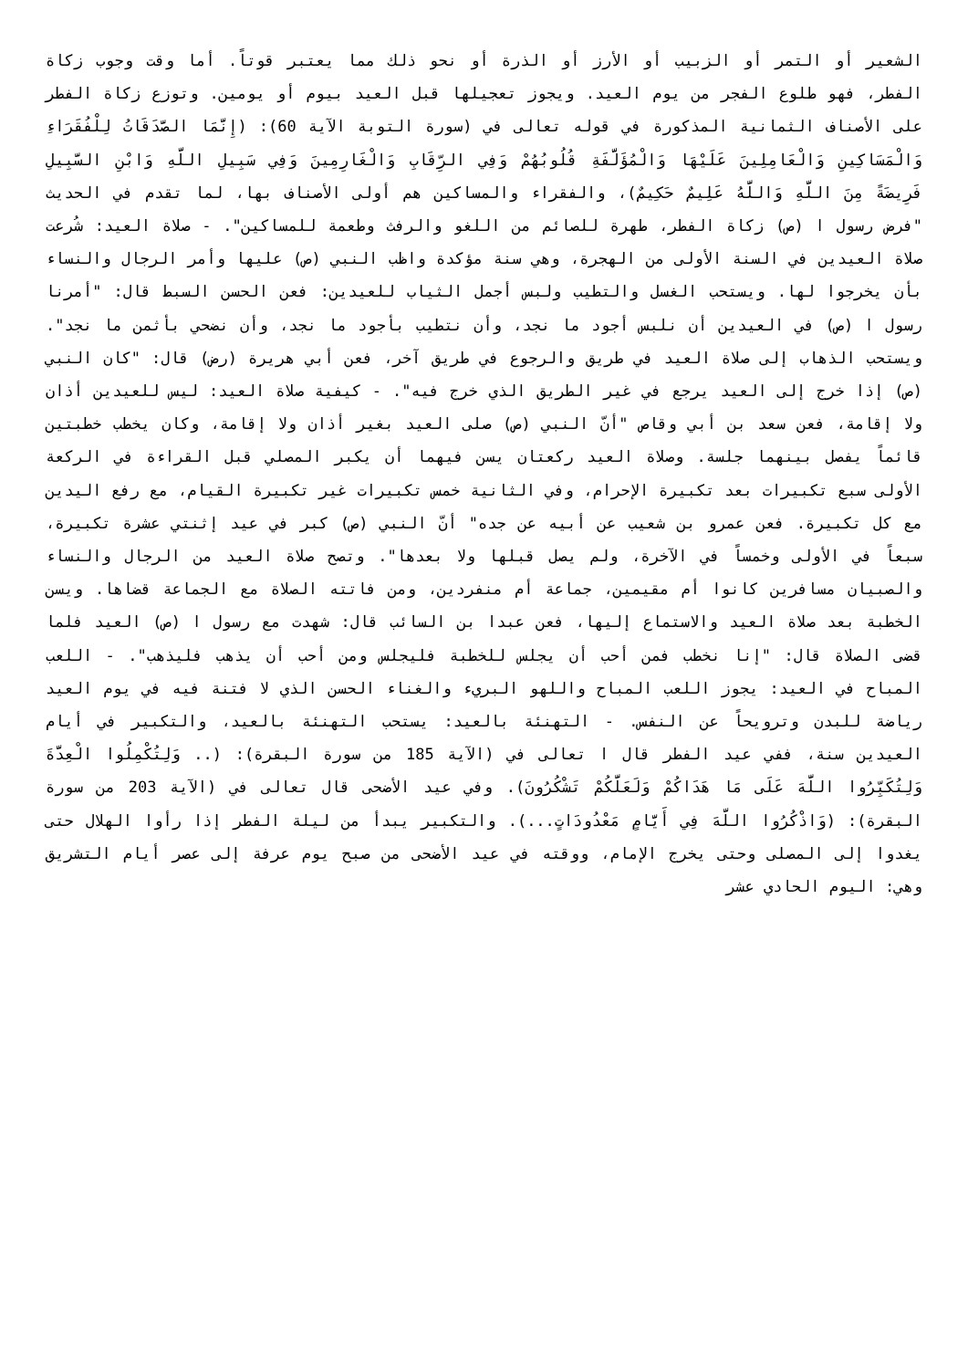الشعير أو التمر أو الزبيب أو الأرز أو الذرة أو نحو ذلك مما يعتبر قوتاً. أما وقت وجوب زكاة الفطر، فهو طلوع الفجر من يوم العيد. ويجوز تعجيلها قبل العيد بيوم أو يومين. وتوزع زكاة الفطر على الأصناف الثمانية المذكورة في قوله تعالى في (سورة التوبة الآية 60): (إِنَّمَا الصَّدَقَاتُ لِلْفُقَرَاءِ وَالْمَسَاكِينِ وَالْعَامِلِينَ عَلَيْهَا وَالْمُؤَلَّفَةِ قُلُوبُهُمْ وَفِي الرِّقَابِ وَالْغَارِمِينَ وَفِي سَبِيلِ اللَّهِ وَابْنِ السَّبِيلِ فَرِيضَةً مِنَ اللَّهِ وَاللَّهُ عَلِيمٌ حَكِيمٌ)، والفقراء والمساكين هم أولى الأصناف بها، لما تقدم في الحديث "فرض رسول ا (ص) زكاة الفطر، طهرة للصائم من اللغو والرفث وطعمة للمساكين". - صلاة العيد: شُرعت صلاة العيدين في السنة الأولى من الهجرة، وهي سنة مؤكدة واظب النبي (ص) عليها وأمر الرجال والنساء بأن يخرجوا لها. ويستحب الغسل والتطيب ولبس أجمل الثياب للعيدين: فعن الحسن السبط قال: "أمرنا رسول ا (ص) في العيدين أن نلبس أجود ما نجد، وأن نتطيب بأجود ما نجد، وأن نضحي بأثمن ما نجد". ويستحب الذهاب إلى صلاة العيد في طريق والرجوع في طريق آخر، فعن أبي هريرة (رض) قال: "كان النبي (ص) إذا خرج إلى العيد يرجع في غير الطريق الذي خرج فيه". - كيفية صلاة العيد: ليس للعيدين أذان ولا إقامة، فعن سعد بن أبي وقاص "أنّ النبي (ص) صلى العيد بغير أذان ولا إقامة، وكان يخطب خطبتين قائماً يفصل بينهما جلسة. وصلاة العيد ركعتان يسن فيهما أن يكبر المصلي قبل القراءة في الركعة الأولى سبع تكبيرات بعد تكبيرة الإحرام، وفي الثانية خمس تكبيرات غير تكبيرة القيام، مع رفع اليدين مع كل تكبيرة. فعن عمرو بن شعيب عن أبيه عن جده" أنّ النبي (ص) كبر في عيد إثنتي عشرة تكبيرة، سبعاً في الأولى وخمساً في الآخرة، ولم يصل قبلها ولا بعدها". وتصح صلاة العيد من الرجال والنساء والصبيان مسافرين كانوا أم مقيمين، جماعة أم منفردين، ومن فاتته الصلاة مع الجماعة قضاها. ويسن الخطبة بعد صلاة العيد والاستماع إليها، فعن عبدا بن السائب قال: شهدت مع رسول ا (ص) العيد فلما قضى الصلاة قال: "إنا نخطب فمن أحب أن يجلس للخطبة فليجلس ومن أحب أن يذهب فليذهب". - اللعب المباح في العيد: يجوز اللعب المباح واللهو البريء والغناء الحسن الذي لا فتنة فيه في يوم العيد رياضة للبدن وترويحاً عن النفس. - التهنئة بالعيد: يستحب التهنئة بالعيد، والتكبير في أيام العيدين سنة، ففي عيد الفطر قال ا تعالى في (الآية 185 من سورة البقرة): (.. وَلِتُكْمِلُوا الْعِدَّةَ وَلِتُكَبِّرُوا اللَّهَ عَلَى مَا هَدَاكُمْ وَلَعَلَّكُمْ تَشْكُرُونَ). وفي عيد الأضحى قال تعالى في (الآية 203 من سورة البقرة): (وَاذْكُرُوا اللَّهَ فِي أَيَّامٍ مَعْدُودَاتٍ...). والتكبير يبدأ من ليلة الفطر إذا رأوا الهلال حتى يغدوا إلى المصلى وحتى يخرج الإمام، ووقته في عيد الأضحى من صبح يوم عرفة إلى عصر أيام التشريق وهي: اليوم الحادي عشر